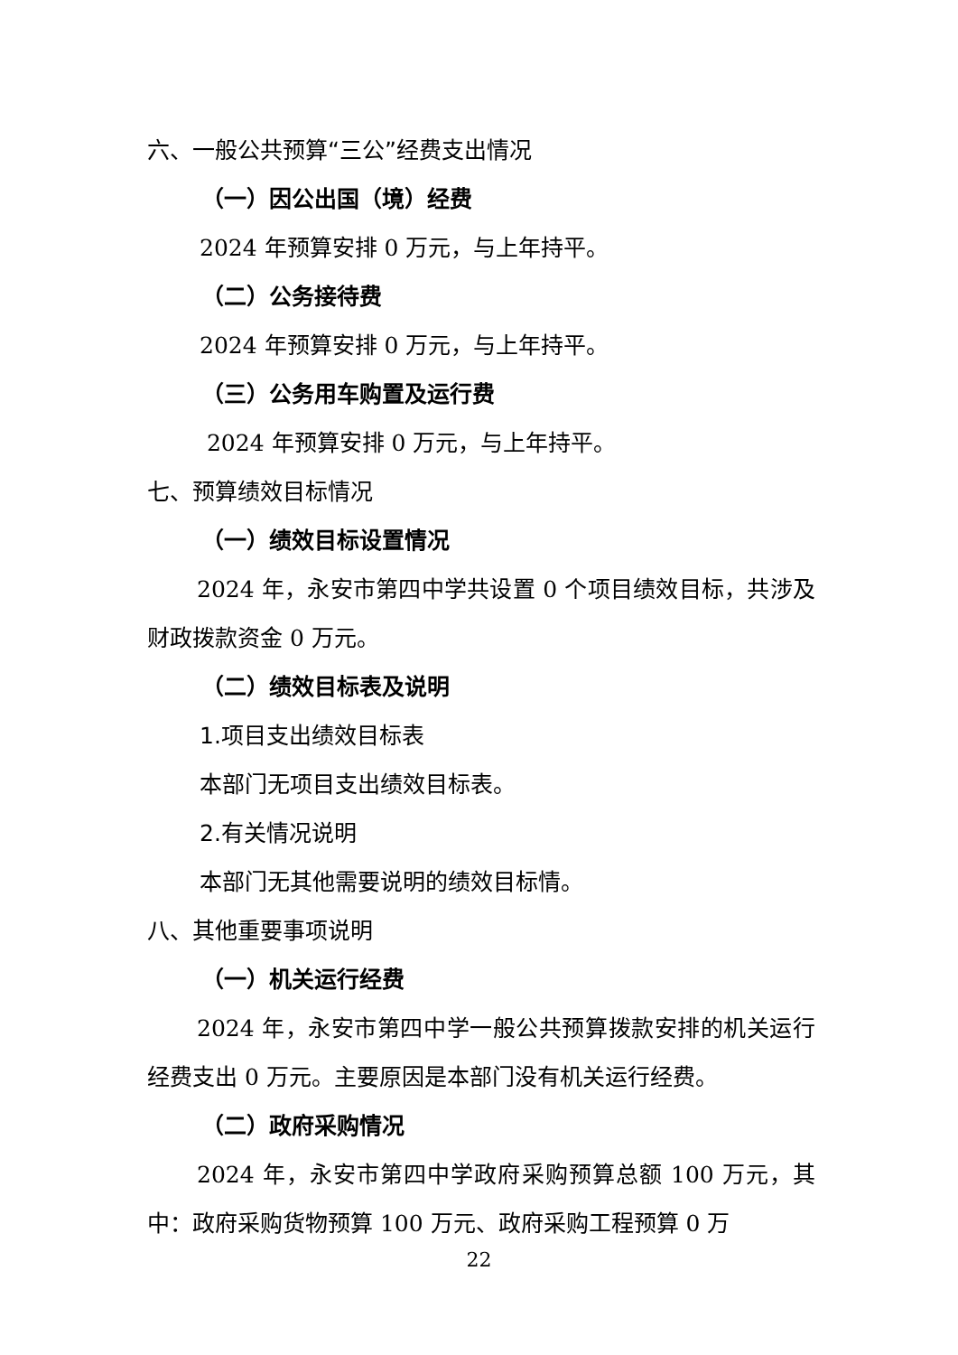六、一般公共预算“三公”经费支出情况
（一）因公出国（境）经费
2024 年预算安排 0 万元，与上年持平。
（二）公务接待费
2024 年预算安排 0 万元，与上年持平。
（三）公务用车购置及运行费
2024 年预算安排 0 万元，与上年持平。
七、预算绩效目标情况
（一）绩效目标设置情况
2024 年，永安市第四中学共设置 0 个项目绩效目标，共涉及财政拨款资金 0 万元。
（二）绩效目标表及说明
1.项目支出绩效目标表
本部门无项目支出绩效目标表。
2.有关情况说明
本部门无其他需要说明的绩效目标情。
八、其他重要事项说明
（一）机关运行经费
2024 年，永安市第四中学一般公共预算拨款安排的机关运行经费支出 0 万元。主要原因是本部门没有机关运行经费。
（二）政府采购情况
2024 年，永安市第四中学政府采购预算总额 100 万元，其中：政府采购货物预算 100 万元、政府采购工程预算 0 万
22